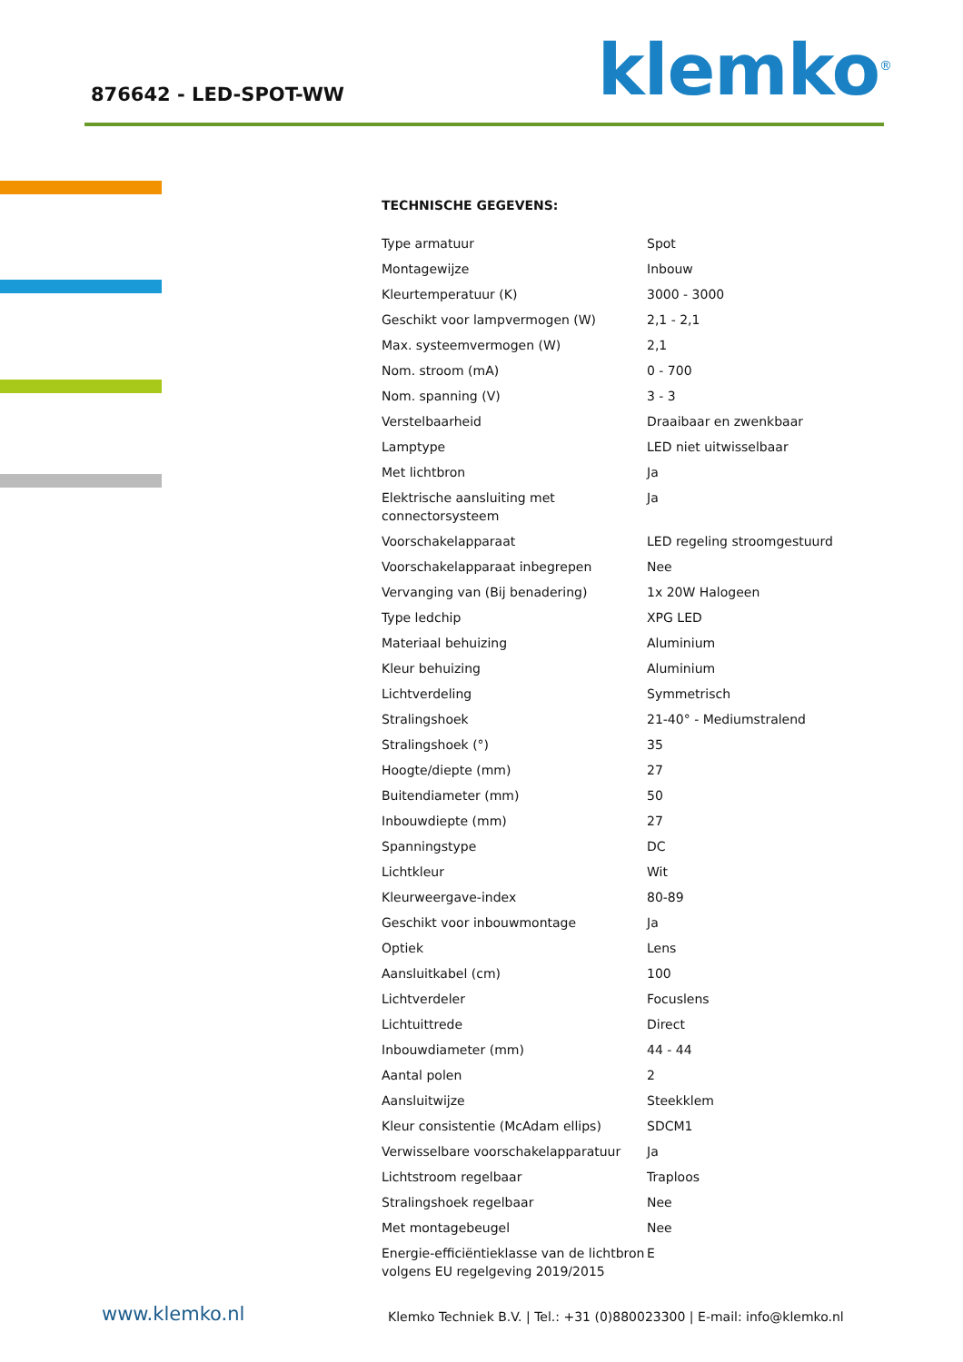876642 - LED-SPOT-WW klemko<sup>®</sup>
TECHNISCHE GEGEVENS:
| Type armatuur | Spot |
| Montagewijze | Inbouw |
| Kleurtemperatuur (K) | 3000 - 3000 |
| Geschikt voor lampvermogen (W) | 2,1 - 2,1 |
| Max. systeemvermogen (W) | 2,1 |
| Nom. stroom (mA) | 0 - 700 |
| Nom. spanning (V) | 3 - 3 |
| Verstelbaarheid | Draaibaar en zwenkbaar |
| Lamptype | LED niet uitwisselbaar |
| Met lichtbron | Ja |
| Elektrische aansluiting met connectorsysteem | Ja |
| Voorschakelapparaat | LED regeling stroomgestuurd |
| Voorschakelapparaat inbegrepen | Nee |
| Vervanging van (Bij benadering) | 1x 20W Halogeen |
| Type ledchip | XPG LED |
| Materiaal behuizing | Aluminium |
| Kleur behuizing | Aluminium |
| Lichtverdeling | Symmetrisch |
| Stralingshoek | 21-40° - Mediumstralend |
| Stralingshoek (°) | 35 |
| Hoogte/diepte (mm) | 27 |
| Buitendiameter (mm) | 50 |
| Inbouwdiepte (mm) | 27 |
| Spanningstype | DC |
| Lichtkleur | Wit |
| Kleurweergave-index | 80-89 |
| Geschikt voor inbouwmontage | Ja |
| Optiek | Lens |
| Aansluitkabel (cm) | 100 |
| Lichtverdeler | Focuslens |
| Lichtuittrede | Direct |
| Inbouwdiameter (mm) | 44 - 44 |
| Aantal polen | 2 |
| Aansluitwijze | Steekklem |
| Kleur consistentie (McAdam ellips) | SDCM1 |
| Verwisselbare voorschakelapparatuur | Ja |
| Lichtstroom regelbaar | Traploos |
| Stralingshoek regelbaar | Nee |
| Met montagebeugel | Nee |
| Energie-efficiëntieklasse van de lichtbron volgens EU regelgeving 2019/2015 | E |
www.klemko.nl
Klemko Techniek B.V. | Tel.: +31 (0)880023300 | E-mail: info@klemko.nl